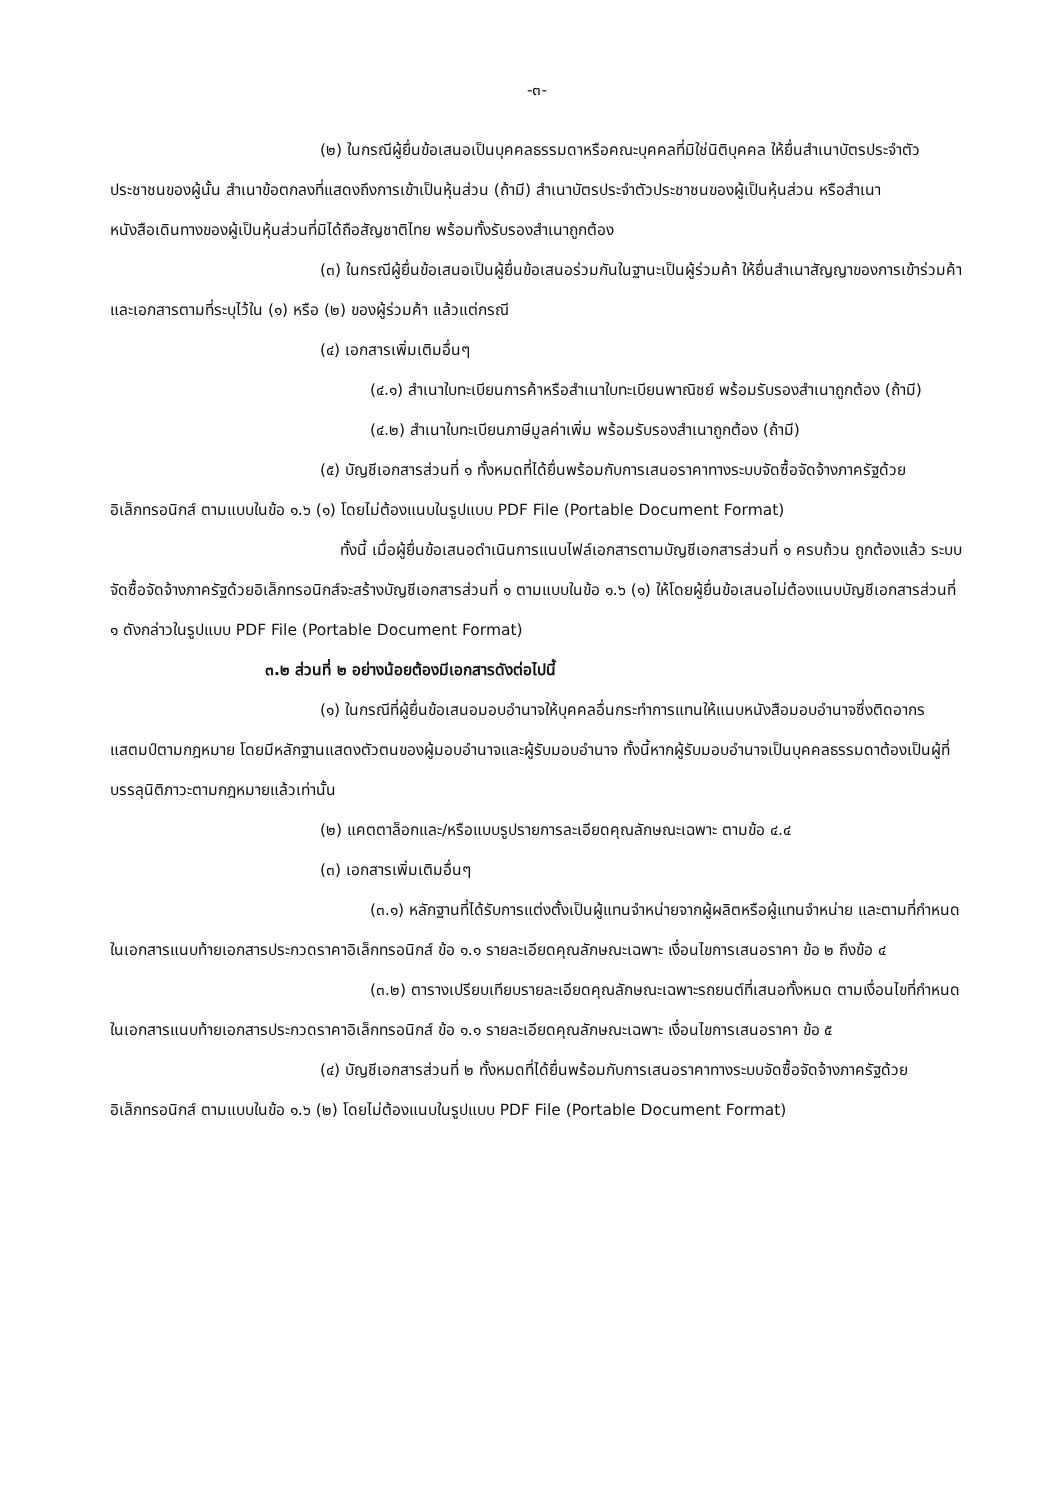-๓-
(๒) ในกรณีผู้ยื่นข้อเสนอเป็นบุคคลธรรมดาหรือคณะบุคคลที่มิใช่นิติบุคคล ให้ยื่นสำเนาบัตรประจำตัวประชาชนของผู้นั้น สำเนาข้อตกลงที่แสดงถึงการเข้าเป็นหุ้นส่วน (ถ้ามี) สำเนาบัตรประจำตัวประชาชนของผู้เป็นหุ้นส่วน หรือสำเนาหนังสือเดินทางของผู้เป็นหุ้นส่วนที่มิได้ถือสัญชาติไทย พร้อมทั้งรับรองสำเนาถูกต้อง
(๓) ในกรณีผู้ยื่นข้อเสนอเป็นผู้ยื่นข้อเสนอร่วมกันในฐานะเป็นผู้ร่วมค้า ให้ยื่นสำเนาสัญญาของการเข้าร่วมค้า และเอกสารตามที่ระบุไว้ใน (๑) หรือ (๒) ของผู้ร่วมค้า แล้วแต่กรณี
(๔) เอกสารเพิ่มเติมอื่นๆ
(๔.๑) สำเนาใบทะเบียนการค้าหรือสำเนาใบทะเบียนพาณิชย์ พร้อมรับรองสำเนาถูกต้อง (ถ้ามี)
(๔.๒) สำเนาใบทะเบียนภาษีมูลค่าเพิ่ม พร้อมรับรองสำเนาถูกต้อง (ถ้ามี)
(๕) บัญชีเอกสารส่วนที่ ๑ ทั้งหมดที่ได้ยื่นพร้อมกับการเสนอราคาทางระบบจัดซื้อจัดจ้างภาครัฐด้วยอิเล็กทรอนิกส์ ตามแบบในข้อ ๑.๖ (๑) โดยไม่ต้องแนบในรูปแบบ PDF File (Portable Document Format)
ทั้งนี้ เมื่อผู้ยื่นข้อเสนอดำเนินการแนบไฟล์เอกสารตามบัญชีเอกสารส่วนที่ ๑ ครบถ้วน ถูกต้องแล้ว ระบบจัดซื้อจัดจ้างภาครัฐด้วยอิเล็กทรอนิกส์จะสร้างบัญชีเอกสารส่วนที่ ๑ ตามแบบในข้อ ๑.๖ (๑) ให้โดยผู้ยื่นข้อเสนอไม่ต้องแนบบัญชีเอกสารส่วนที่ ๑ ดังกล่าวในรูปแบบ PDF File (Portable Document Format)
๓.๒ ส่วนที่ ๒ อย่างน้อยต้องมีเอกสารดังต่อไปนี้
(๑) ในกรณีที่ผู้ยื่นข้อเสนอมอบอำนาจให้บุคคลอื่นกระทำการแทนให้แนบหนังสือมอบอำนาจซึ่งติดอากรแสตมป์ตามกฎหมาย โดยมีหลักฐานแสดงตัวตนของผู้มอบอำนาจและผู้รับมอบอำนาจ ทั้งนี้หากผู้รับมอบอำนาจเป็นบุคคลธรรมดาต้องเป็นผู้ที่บรรลุนิติภาวะตามกฎหมายแล้วเท่านั้น
(๒) แคตตาล็อกและ/หรือแบบรูปรายการละเอียดคุณลักษณะเฉพาะ ตามข้อ ๔.๔
(๓) เอกสารเพิ่มเติมอื่นๆ
(๓.๑) หลักฐานที่ได้รับการแต่งตั้งเป็นผู้แทนจำหน่ายจากผู้ผลิตหรือผู้แทนจำหน่าย และตามที่กำหนดในเอกสารแนบท้ายเอกสารประกวดราคาอิเล็กทรอนิกส์ ข้อ ๑.๑ รายละเอียดคุณลักษณะเฉพาะ เงื่อนไขการเสนอราคา ข้อ ๒ ถึงข้อ ๔
(๓.๒) ตารางเปรียบเทียบรายละเอียดคุณลักษณะเฉพาะรถยนต์ที่เสนอทั้งหมด ตามเงื่อนไขที่กำหนดในเอกสารแนบท้ายเอกสารประกวดราคาอิเล็กทรอนิกส์ ข้อ ๑.๑ รายละเอียดคุณลักษณะเฉพาะ เงื่อนไขการเสนอราคา ข้อ ๕
(๔) บัญชีเอกสารส่วนที่ ๒ ทั้งหมดที่ได้ยื่นพร้อมกับการเสนอราคาทางระบบจัดซื้อจัดจ้างภาครัฐด้วยอิเล็กทรอนิกส์ ตามแบบในข้อ ๑.๖ (๒) โดยไม่ต้องแนบในรูปแบบ PDF File (Portable Document Format)